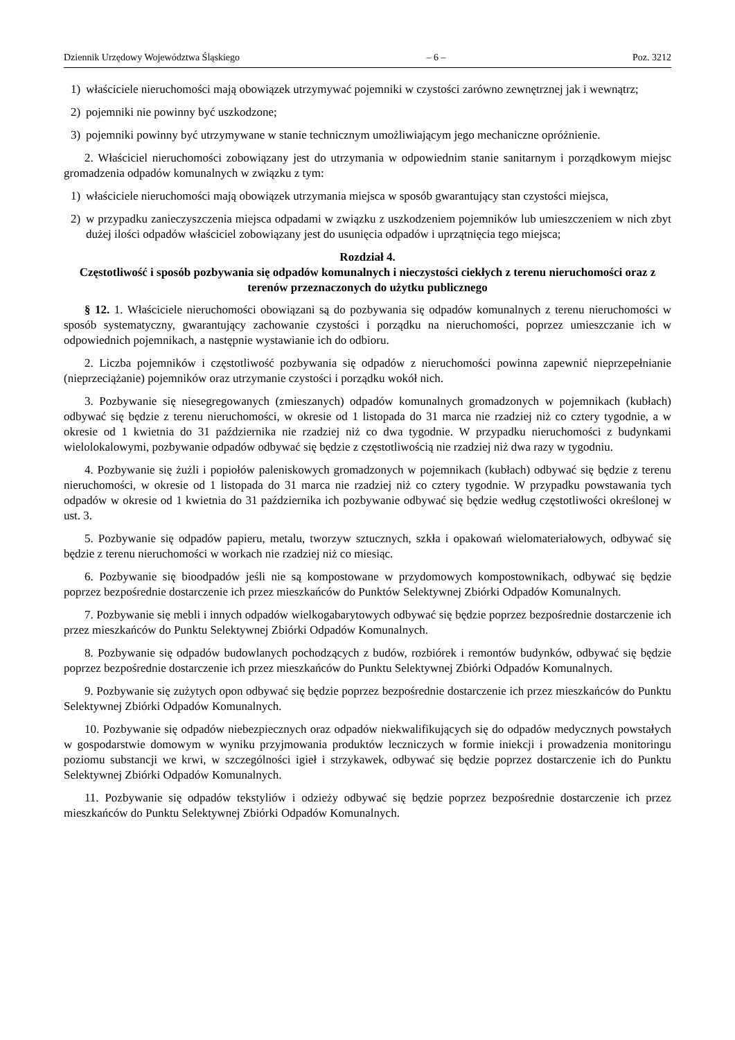Dziennik Urzędowy Województwa Śląskiego – 6 – Poz. 3212
1) właściciele nieruchomości mają obowiązek utrzymywać pojemniki w czystości zarówno zewnętrznej jak i wewnątrz;
2) pojemniki nie powinny być uszkodzone;
3) pojemniki powinny być utrzymywane w stanie technicznym umożliwiającym jego mechaniczne opróżnienie.
2. Właściciel nieruchomości zobowiązany jest do utrzymania w odpowiednim stanie sanitarnym i porządkowym miejsc gromadzenia odpadów komunalnych w związku z tym:
1) właściciele nieruchomości mają obowiązek utrzymania miejsca w sposób gwarantujący stan czystości miejsca,
2) w przypadku zanieczyszczenia miejsca odpadami w związku z uszkodzeniem pojemników lub umieszczeniem w nich zbyt dużej ilości odpadów właściciel zobowiązany jest do usunięcia odpadów i uprzątnięcia tego miejsca;
Rozdział 4.
Częstotliwość i sposób pozbywania się odpadów komunalnych i nieczystości ciekłych z terenu nieruchomości oraz z terenów przeznaczonych do użytku publicznego
§ 12. 1. Właściciele nieruchomości obowiązani są do pozbywania się odpadów komunalnych z terenu nieruchomości w sposób systematyczny, gwarantujący zachowanie czystości i porządku na nieruchomości, poprzez umieszczanie ich w odpowiednich pojemnikach, a następnie wystawianie ich do odbioru.
2. Liczba pojemników i częstotliwość pozbywania się odpadów z nieruchomości powinna zapewnić nieprzepełnianie (nieprzeciążanie) pojemników oraz utrzymanie czystości i porządku wokół nich.
3. Pozbywanie się niesegregowanych (zmieszanych) odpadów komunalnych gromadzonych w pojemnikach (kubłach) odbywać się będzie z terenu nieruchomości, w okresie od 1 listopada do 31 marca nie rzadziej niż co cztery tygodnie, a w okresie od 1 kwietnia do 31 października nie rzadziej niż co dwa tygodnie. W przypadku nieruchomości z budynkami wielolokalowymi, pozbywanie odpadów odbywać się będzie z częstotliwością nie rzadziej niż dwa razy w tygodniu.
4. Pozbywanie się żużli i popiołów paleniskowych gromadzonych w pojemnikach (kubłach) odbywać się będzie z terenu nieruchomości, w okresie od 1 listopada do 31 marca nie rzadziej niż co cztery tygodnie. W przypadku powstawania tych odpadów w okresie od 1 kwietnia do 31 października ich pozbywanie odbywać się będzie według częstotliwości określonej w ust. 3.
5. Pozbywanie się odpadów papieru, metalu, tworzyw sztucznych, szkła i opakowań wielomateriałowych, odbywać się będzie z terenu nieruchomości w workach nie rzadziej niż co miesiąc.
6. Pozbywanie się bioodpadów jeśli nie są kompostowane w przydomowych kompostownikach, odbywać się będzie poprzez bezpośrednie dostarczenie ich przez mieszkańców do Punktów Selektywnej Zbiórki Odpadów Komunalnych.
7. Pozbywanie się mebli i innych odpadów wielkogabarytowych odbywać się będzie poprzez bezpośrednie dostarczenie ich przez mieszkańców do Punktu Selektywnej Zbiórki Odpadów Komunalnych.
8. Pozbywanie się odpadów budowlanych pochodzących z budów, rozbiórek i remontów budynków, odbywać się będzie poprzez bezpośrednie dostarczenie ich przez mieszkańców do Punktu Selektywnej Zbiórki Odpadów Komunalnych.
9. Pozbywanie się zużytych opon odbywać się będzie poprzez bezpośrednie dostarczenie ich przez mieszkańców do Punktu Selektywnej Zbiórki Odpadów Komunalnych.
10. Pozbywanie się odpadów niebezpiecznych oraz odpadów niekwalifikujących się do odpadów medycznych powstałych w gospodarstwie domowym w wyniku przyjmowania produktów leczniczych w formie iniekcji i prowadzenia monitoringu poziomu substancji we krwi, w szczególności igieł i strzykawek, odbywać się będzie poprzez dostarczenie ich do Punktu Selektywnej Zbiórki Odpadów Komunalnych.
11. Pozbywanie się odpadów tekstyliów i odzieży odbywać się będzie poprzez bezpośrednie dostarczenie ich przez mieszkańców do Punktu Selektywnej Zbiórki Odpadów Komunalnych.